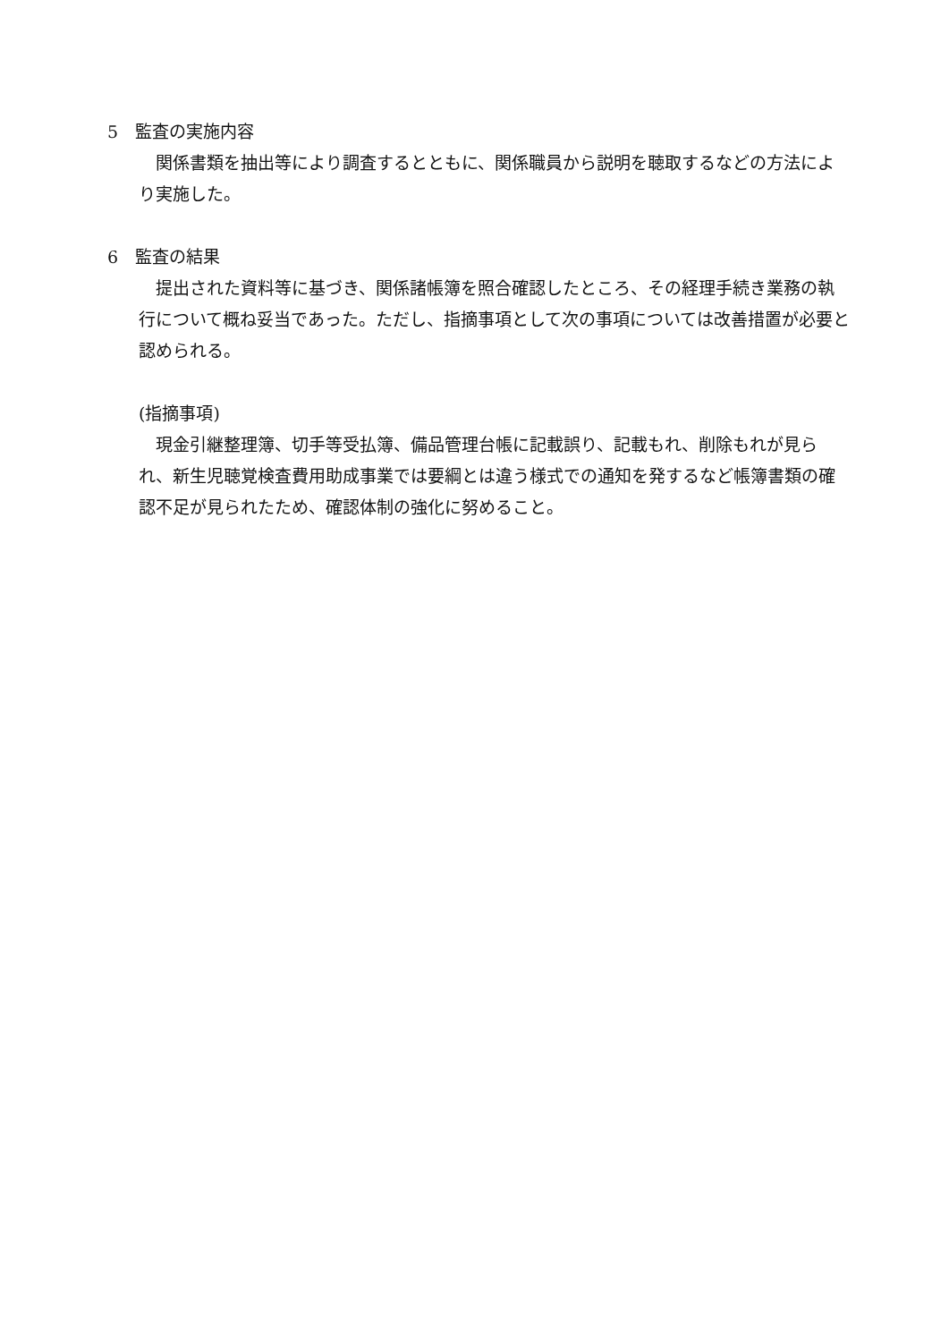5　監査の実施内容
　関係書類を抽出等により調査するとともに、関係職員から説明を聴取するなどの方法により実施した。
6　監査の結果
　提出された資料等に基づき、関係諸帳簿を照合確認したところ、その経理手続き業務の執行について概ね妥当であった。ただし、指摘事項として次の事項については改善措置が必要と認められる。
(指摘事項)
　現金引継整理簿、切手等受払簿、備品管理台帳に記載誤り、記載もれ、削除もれが見られ、新生児聴覚検査費用助成事業では要綱とは違う様式での通知を発するなど帳簿書類の確認不足が見られたため、確認体制の強化に努めること。